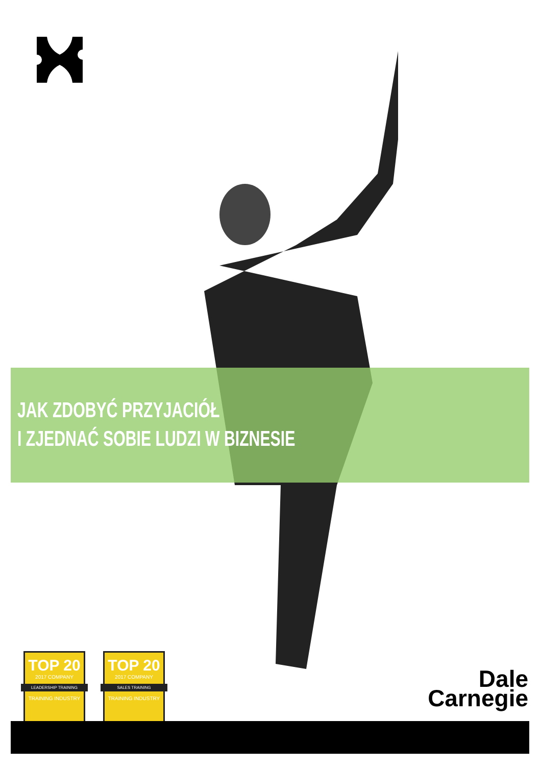JAK ZDOBYĆ PRZYJACIÓŁ
I ZJEDNAĆ SOBIE LUDZI W BIZNESIE
TOP 20
2017 COMPANY
LEADERSHIP TRAINING
TRAINING INDUSTRY
TOP 20
2017 COMPANY
SALES TRAINING
TRAINING INDUSTRY
Dale
Carnegie